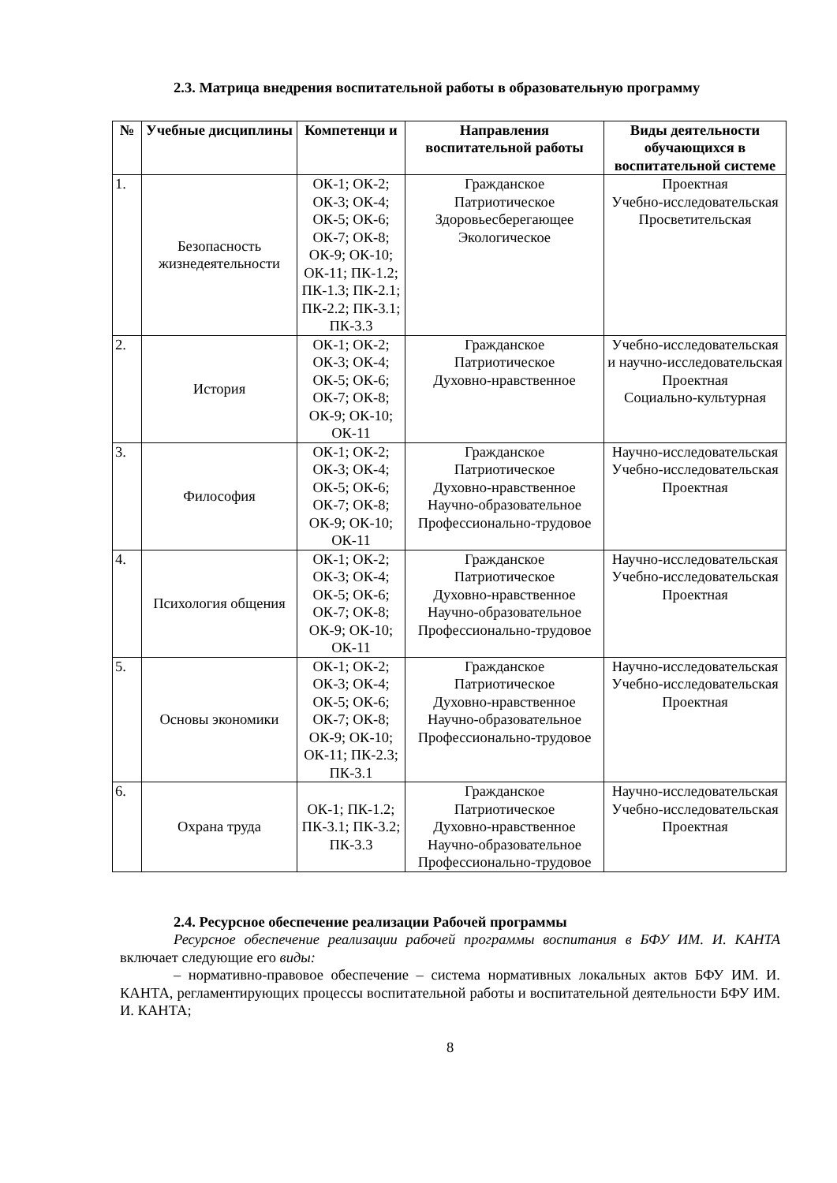2.3. Матрица внедрения воспитательной работы в образовательную программу
| № | Учебные дисциплины | Компетенци и | Направления воспитательной работы | Виды деятельности обучающихся в воспитательной системе |
| --- | --- | --- | --- | --- |
| 1. | Безопасность жизнедеятельности | ОК-1; ОК-2; ОК-3; ОК-4; ОК-5; ОК-6; ОК-7; ОК-8; ОК-9; ОК-10; ОК-11; ПК-1.2; ПК-1.3; ПК-2.1; ПК-2.2; ПК-3.1; ПК-3.3 | Гражданское Патриотическое Здоровьесберегающее Экологическое | Проектная Учебно-исследовательская Просветительская |
| 2. | История | ОК-1; ОК-2; ОК-3; ОК-4; ОК-5; ОК-6; ОК-7; ОК-8; ОК-9; ОК-10; ОК-11 | Гражданское Патриотическое Духовно-нравственное | Учебно-исследовательская и научно-исследовательская Проектная Социально-культурная |
| 3. | Философия | ОК-1; ОК-2; ОК-3; ОК-4; ОК-5; ОК-6; ОК-7; ОК-8; ОК-9; ОК-10; ОК-11 | Гражданское Патриотическое Духовно-нравственное Научно-образовательное Профессионально-трудовое | Научно-исследовательская Учебно-исследовательская Проектная |
| 4. | Психология общения | ОК-1; ОК-2; ОК-3; ОК-4; ОК-5; ОК-6; ОК-7; ОК-8; ОК-9; ОК-10; ОК-11 | Гражданское Патриотическое Духовно-нравственное Научно-образовательное Профессионально-трудовое | Научно-исследовательская Учебно-исследовательская Проектная |
| 5. | Основы экономики | ОК-1; ОК-2; ОК-3; ОК-4; ОК-5; ОК-6; ОК-7; ОК-8; ОК-9; ОК-10; ОК-11; ПК-2.3; ПК-3.1 | Гражданское Патриотическое Духовно-нравственное Научно-образовательное Профессионально-трудовое | Научно-исследовательская Учебно-исследовательская Проектная |
| 6. | Охрана труда | ОК-1; ПК-1.2; ПК-3.1; ПК-3.2; ПК-3.3 | Гражданское Патриотическое Духовно-нравственное Научно-образовательное Профессионально-трудовое | Научно-исследовательская Учебно-исследовательская Проектная |
2.4. Ресурсное обеспечение реализации Рабочей программы
Ресурсное обеспечение реализации рабочей программы воспитания в БФУ ИМ. И. КАНТА включает следующие его виды:
– нормативно-правовое обеспечение – система нормативных локальных актов БФУ ИМ. И. КАНТА, регламентирующих процессы воспитательной работы и воспитательной деятельности БФУ ИМ. И. КАНТА;
8